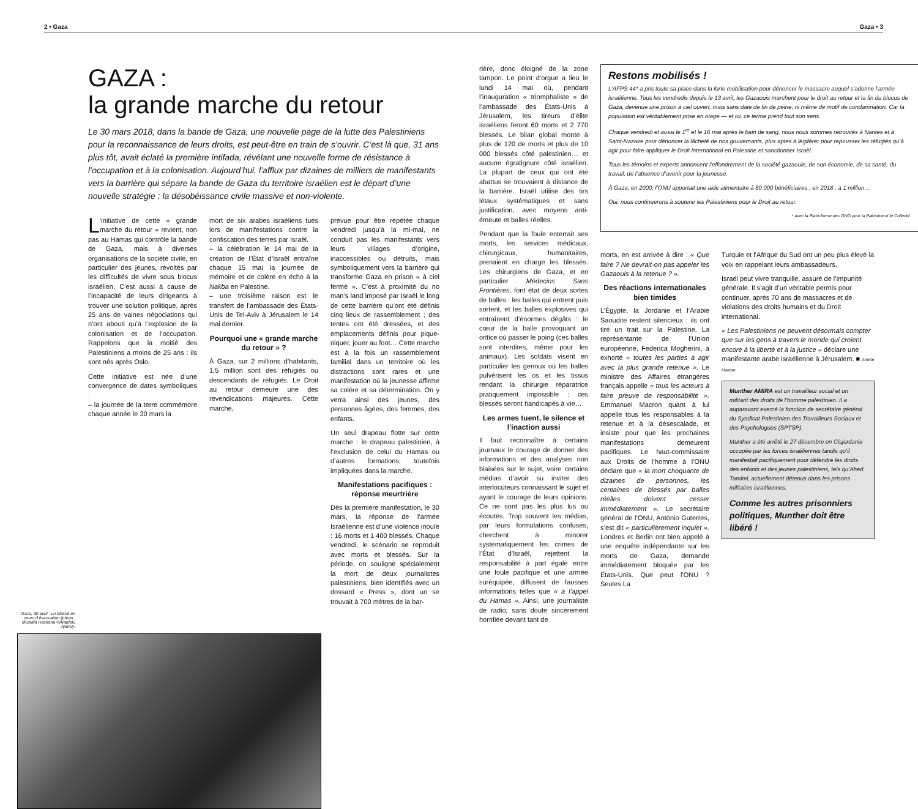2 • Gaza Gaza • 3
GAZA :
la grande marche du retour
Le 30 mars 2018, dans la bande de Gaza, une nouvelle page de la lutte des Palestiniens pour la reconnaissance de leurs droits, est peut-être en train de s’ouvrir. C’est là que, 31 ans plus tôt, avait éclaté la première intifada, révélant une nouvelle forme de résistance à l’occupation et à la colonisation. Aujourd’hui, l’afflux par dizaines de milliers de manifestants vers la barrière qui sépare la bande de Gaza du territoire israélien est le départ d’une nouvelle stratégie : la désobéissance civile massive et non-violente.
L’initiative de cette « grande marche du retour » revient, non pas au Hamas qui contrôle la bande de Gaza, mais à diverses organisations de la société civile, en particulier des jeunes, révoltés par les difficultés de vivre sous blocus israélien. C’est aussi à cause de l’incapacité de leurs dirigeants à trouver une solution politique, après 25 ans de vaines négociations qui n’ont abouti qu’à l’explosion de la colonisation et de l’occupation. Rappelons que la moitié des Palestiniens a moins de 25 ans : ils sont nés après Oslo.
Cette initiative est née d’une convergence de dates symboliques :
– la journée de la terre commémore chaque année le 30 mars la
mort de six arabes israéliens tués lors de manifestations contre la confiscation des terres par Israël.
– la célébration le 14 mai de la création de l’État d’Israël entraîne chaque 15 mai la journée de mémoire et de colère en écho à la Nakba en Palestine.
– une troisième raison est le transfert de l’ambassade des États-Unis de Tel-Aviv à Jérusalem le 14 mai dernier.
Pourquoi une « grande marche du retour » ?
À Gaza, sur 2 millions d’habitants, 1,5 million sont des réfugiés ou descendants de réfugiés. Le Droit au retour demeure une des revendications majeures. Cette marche,
prévue pour être répétée chaque vendredi jusqu’à la mi-mai, ne conduit pas les manifestants vers leurs villages d’origine, inaccessibles ou détruits, mais symboliquement vers la barrière qui transforme Gaza en prison « à ciel fermé ». C’est à proximité du no man’s land imposé par Israël le long de cette barrière qu’ont été définis cinq lieux de rassemblement ; des tentes ont été dressées, et des emplacements définis pour pique-niquer, jouer au foot… Cette marche est à la fois un rassemblement familial dans un territoire où les distractions sont rares et une manifestation où la jeunesse affirme sa colère et sa détermination. On y verra ainsi des jeunes, des personnes âgées, des femmes, des enfants.
Un seul drapeau flotte sur cette marche : le drapeau palestinien, à l’exclusion de celui du Hamas ou d’autres formations, toutefois impliquées dans la marche.
Manifestations pacifiques : réponse meurtrière
Dès la première manifestation, le 30 mars, la réponse de l’armée Israélienne est d’une violence inouïe : 16 morts et 1 400 blessés. Chaque vendredi, le scénario se reproduit avec morts et blessés. Sur la période, on souligne spécialement la mort de deux journalistes palestiniens, bien identifiés avec un dossard « Press », dont un se trouvait à 700 mètres de la bar-
Gaza, 30 avril : un blessé en cours d’évacuation (photo : Mustafa Hassona ©Anadolu Ajansi).
rière, donc éloigné de la zone tampon. Le point d’orgue a lieu le lundi 14 mai où, pendant l’inauguration « triomphaliste » de l’ambassade des États-Unis à Jérusalem, les tireurs d’élite israéliens feront 60 morts et 2 770 blessés. Le bilan global monte à plus de 120 de morts et plus de 10 000 blessés côté palestinien… et aucune égratignure côté israélien. La plupart de ceux qui ont été abattus se trouvaient à distance de la barrière. Israël utilise des tirs létaux systématiques et sans justification, avec moyens anti-émeute et balles réelles.
Pendant que la foule enterrait ses morts, les services médicaux, chirurgicaux, humanitaires, prenaient en charge les blessés. Les chirurgiens de Gaza, et en particulier Médecins Sans Frontières, font état de deux sortes de balles : les balles qui entrent puis sortent, et les balles explosives qui entraînent d’énormes dégâts : le cœur de la balle provoquant un orifice où passer le poing (ces balles sont interdites, même pour les animaux). Les soldats visent en particulier les genoux où les balles pulvérisent les os et les tissus rendant la chirurgie réparatrice pratiquement impossible : ces blessés seront handicapés à vie…
Les armes tuent, le silence et l’inaction aussi
Il faut reconnaître à certains journaux le courage de donner des informations et des analyses non biaisées sur le sujet, voire certains médias d’avoir su inviter des interlocuteurs connaissant le sujet et ayant le courage de leurs opinions. Ce ne sont pas les plus lus ou écoutés. Trop souvent les médias, par leurs formulations confuses, cherchent à minorer systématiquement les crimes de l’État d’Israël, rejettent la responsabilité à part égale entre une foule pacifique et une armée suréquipée, diffusent de fausses informations telles que « à l’appel du Hamas ». Ainsi, une journaliste de radio, sans doute sincèrement horrifiée devant tant de
Restons mobilisés !
L’AFPS 44* a pris toute sa place dans la forte mobilisation pour dénoncer le massacre auquel s’adonne l’armée israélienne. Tous les vendredis depuis le 13 avril, les Gazaouis marchent pour le droit au retour et la fin du blocus de Gaza, devenue une prison à ciel ouvert, mais sans date de fin de peine, ni même de motif de condamnation. Car la population est véritablement prise en otage — et ici, ce terme prend tout son sens.
Chaque vendredi et aussi le 1<sup>er</sup> et le 16 mai après le bain de sang, nous nous sommes retrouvés à Nantes et à Saint-Nazaire pour dénoncer la lâcheté de nos gouvernants, plus aptes à légiférer pour repousser les réfugiés qu’à agir pour faire appliquer le Droit international en Palestine et sanctionner Israël.
Tous les témoins et experts annoncent l’effondrement de la société gazaouie, de son économie, de sa santé, du travail, de l’absence d’avenir pour la jeunesse.
À Gaza, en 2000, l’ONU apportait une aide alimentaire à 80 000 bénéficiaires ; en 2018 : à 1 million…
Oui, nous continuerons à soutenir les Palestiniens pour le Droit au retour.
* avec la Plate-forme des ONG pour la Palestine et le Collectif.
morts, en est arrivée à dire : « Que faire ? Ne devrait-on pas appeler les Gazaouis à la retenue ? ».
Des réactions internationales bien timides
L’Égypte, la Jordanie et l’Arabie Saoudite restent silencieux : ils ont tiré un trait sur la Palestine. La représentante de l’Union européenne, Federica Mogherini, a exhorté « toutes les parties à agir avec la plus grande retenue ». Le ministre des Affaires étrangères français appelle « tous les acteurs à faire preuve de responsabilité ». Emmanuel Macron quant à lui appelle tous les responsables à la retenue et à la désescalade, et insiste pour que les prochaines manifestations demeurent pacifiques. Le haut-commissaire aux Droits de l’homme à l’ONU déclare que « la mort choquante de dizaines de personnes, les centaines de blessés par balles réelles doivent cesser immédiatement ». Le secrétaire général de l’ONU, Antònio Guterres, s’est dit « particulièrement inquiet ». Londres et Berlin ont bien appelé à une enquête indépendante sur les morts de Gaza, demande immédiatement bloquée par les États-Unis. Que peut l’ONU ? Seules La
Turquie et l’Afrique du Sud ont un peu plus élevé la voix en rappelant leurs ambassadeurs.
Israël peut vivre tranquille, assuré de l’impunité générale. Il s’agit d’un véritable permis pour continuer, après 70 ans de massacres et de violations des droits humains et du Droit international.
« Les Palestiniens ne peuvent désormais compter que sur les gens à travers le monde qui croient encore à la liberté et à la justice » déclare une manifestante arabe israélienne à Jérusalem. ■ Arlette Hamon.
Munther AMIRA est un travailleur social et un militant des droits de l’homme palestinien. Il a auparavant exercé la fonction de secrétaire général du Syndicat Palestinien des Travailleurs Sociaux et des Psychologues (SPTSP).
Munther a été arrêté le 27 décembre en Cisjordanie occupée par les forces israéliennes tandis qu’il manifestait pacifiquement pour défendre les droits des enfants et des jeunes palestiniens, tels qu’Ahed Tamimi, actuellement détenus dans les prisons militaires israéliennes.
Comme les autres prisonniers politiques, Munther doit être libéré !